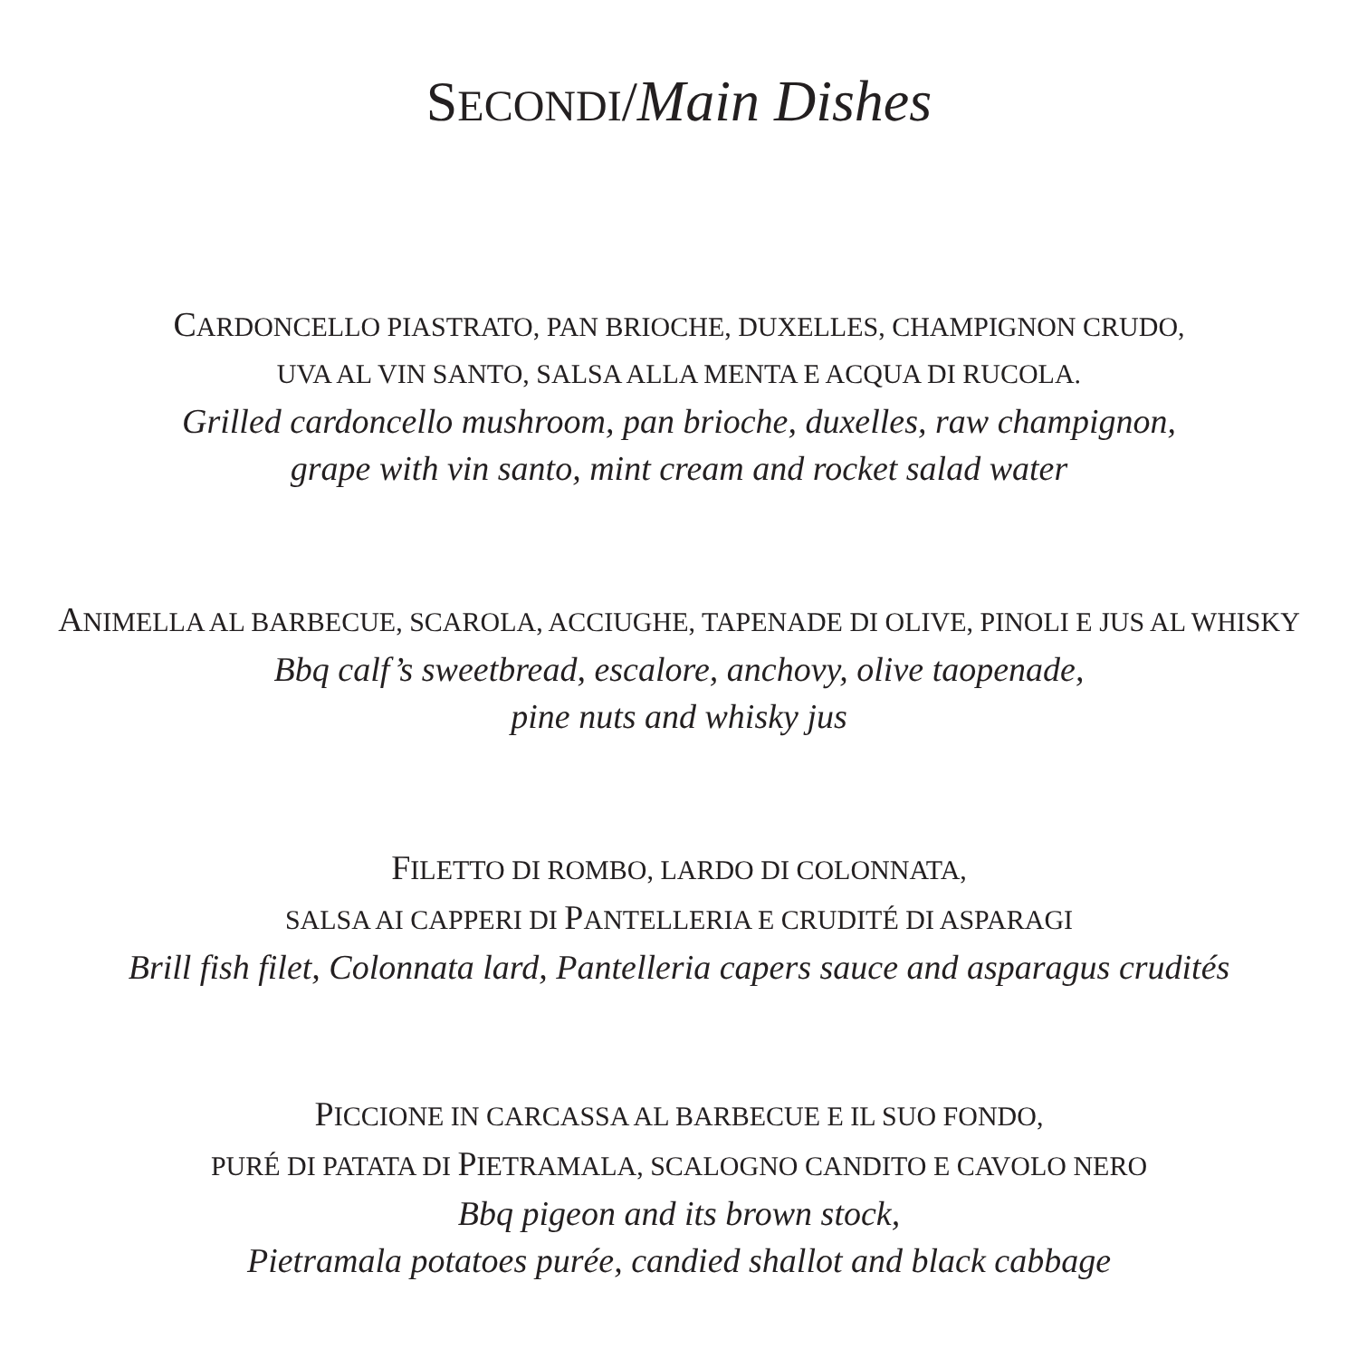SECONDI/Main Dishes
CARDONCELLO PIASTRATO, PAN BRIOCHE, DUXELLES, CHAMPIGNON CRUDO,
UVA AL VIN SANTO, SALSA ALLA MENTA E ACQUA DI RUCOLA.
Grilled cardoncello mushroom, pan brioche, duxelles, raw champignon,
grape with vin santo, mint cream and rocket salad water
ANIMELLA AL BARBECUE, SCAROLA, ACCIUGHE, TAPENADE DI OLIVE, PINOLI E JUS AL WHISKY
Bbq calf’s sweetbread, escalore, anchovy, olive taopenade,
pine nuts and whisky jus
FILETTO DI ROMBO, LARDO DI COLONNATA,
SALSA AI CAPPERI DI PANTELLERIA E CRUDITÉ DI ASPARAGI
Brill fish filet, Colonnata lard, Pantelleria capers sauce and asparagus crudités
PICCIONE IN CARCASSA AL BARBECUE E IL SUO FONDO,
PURÉ DI PATATA DI PIETRAMALA, SCALOGNO CANDITO E CAVOLO NERO
Bbq pigeon and its brown stock,
Pietramala potatoes purée, candied shallot and black cabbage